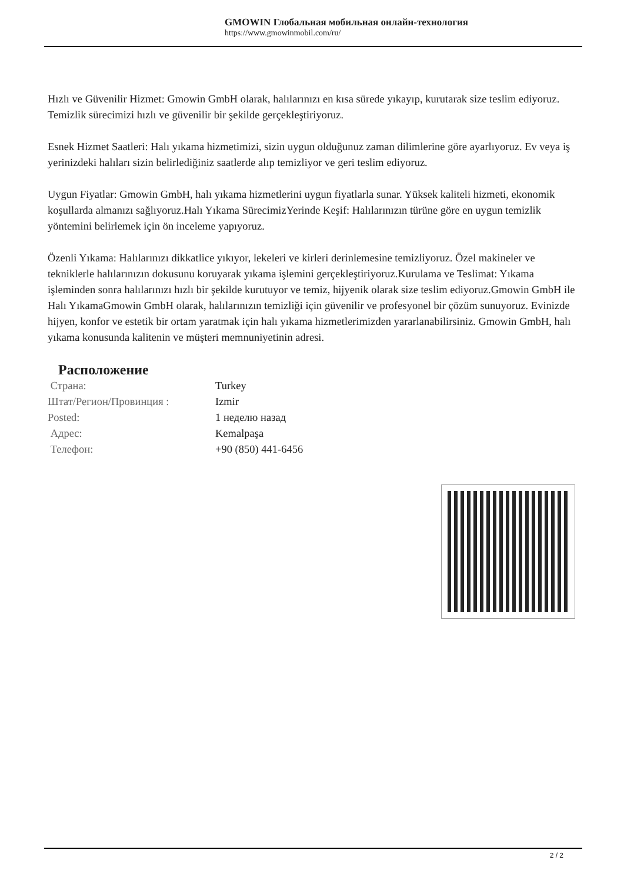GMOWIN Глобальная мобильная онлайн-технология
https://www.gmowinmobil.com/ru/
Hızlı ve Güvenilir Hizmet: Gmowin GmbH olarak, halılarınızı en kısa sürede yıkayıp, kurutarak size teslim ediyoruz. Temizlik sürecimizi hızlı ve güvenilir bir şekilde gerçekleştiriyoruz.
Esnek Hizmet Saatleri: Halı yıkama hizmetimizi, sizin uygun olduğunuz zaman dilimlerine göre ayarlıyoruz. Ev veya iş yerinizdeki halıları sizin belirlediğiniz saatlerde alıp temizliyor ve geri teslim ediyoruz.
Uygun Fiyatlar: Gmowin GmbH, halı yıkama hizmetlerini uygun fiyatlarla sunar. Yüksek kaliteli hizmeti, ekonomik koşullarda almanızı sağlıyoruz.Halı Yıkama SürecimizYerinde Keşif: Halılarınızın türüne göre en uygun temizlik yöntemini belirlemek için ön inceleme yapıyoruz.
Özenli Yıkama: Halılarınızı dikkatlice yıkıyor, lekeleri ve kirleri derinlemesine temizliyoruz. Özel makineler ve tekniklerle halılarınızın dokusunu koruyarak yıkama işlemini gerçekleştiriyoruz.Kurulama ve Teslimat: Yıkama işleminden sonra halılarınızı hızlı bir şekilde kurutuyor ve temiz, hijyenik olarak size teslim ediyoruz.Gmowin GmbH ile Halı YıkamaGmowin GmbH olarak, halılarınızın temizliği için güvenilir ve profesyonel bir çözüm sunuyoruz. Evinizde hijyen, konfor ve estetik bir ortam yaratmak için halı yıkama hizmetlerimizden yararlanabilirsiniz. Gmowin GmbH, halı yıkama konusunda kalitenin ve müşteri memnuniyetinin adresi.
Расположение
| Страна: | Turkey |
| Штат/Регион/Провинция : | Izmir |
| Posted: | 1 неделю назад |
| Адрес: | Kemalpaşa |
| Телефон: | +90 (850) 441-6456 |
2 / 2